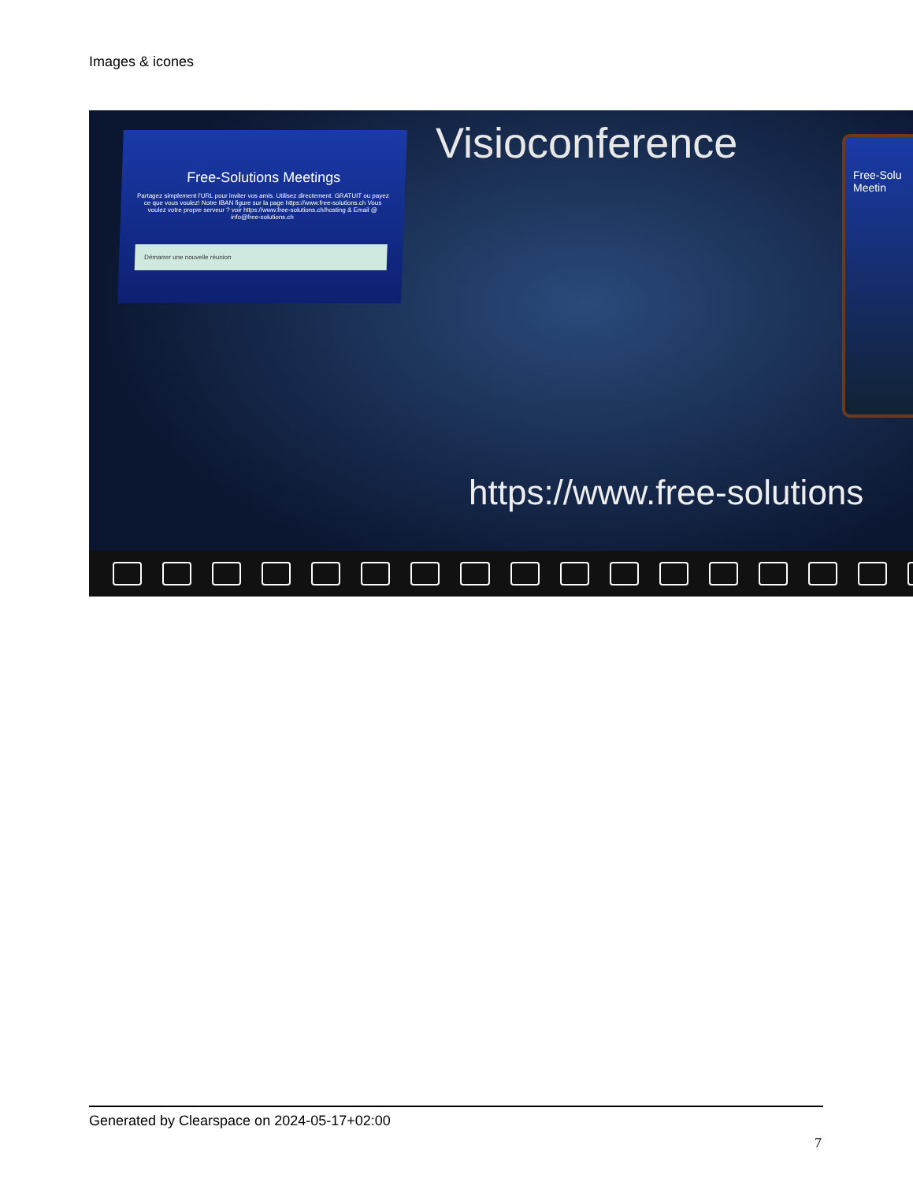Images & icones
Free-Solutions Meetings
Partagez simplement l'URL pour inviter vos amis. Utilisez directement. GRATUIT ou payez ce que vous voulez! Notre IBAN figure sur la page https://www.free-solutions.ch Vous voulez votre propre serveur ? voir https://www.free-solutions.ch/hosting & Email @ info@free-solutions.ch
Démarrer une nouvelle réunion
Visioconference
Free-Solu Meetin
https://www.free-solutions
Generated by Clearspace on 2024-05-17+02:00
7